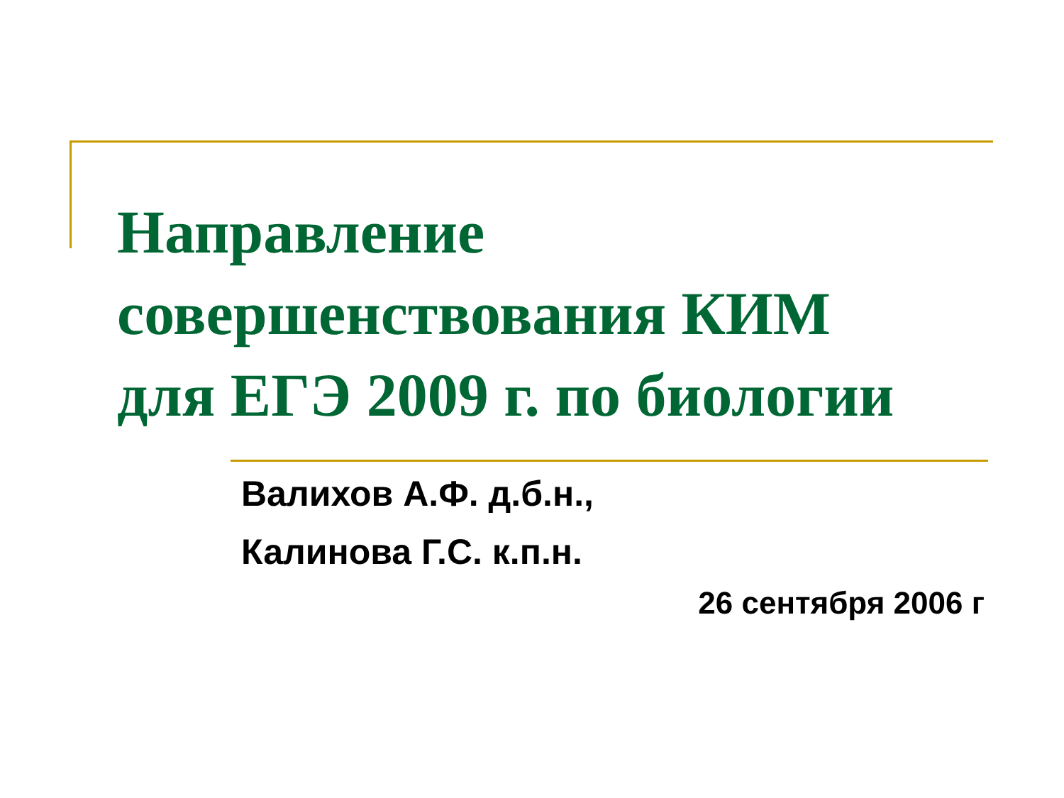Направление
совершенствования КИМ
для ЕГЭ 2009 г. по биологии
Валихов А.Ф. д.б.н.,
Калинова Г.С. к.п.н.
26 сентября 2006 г